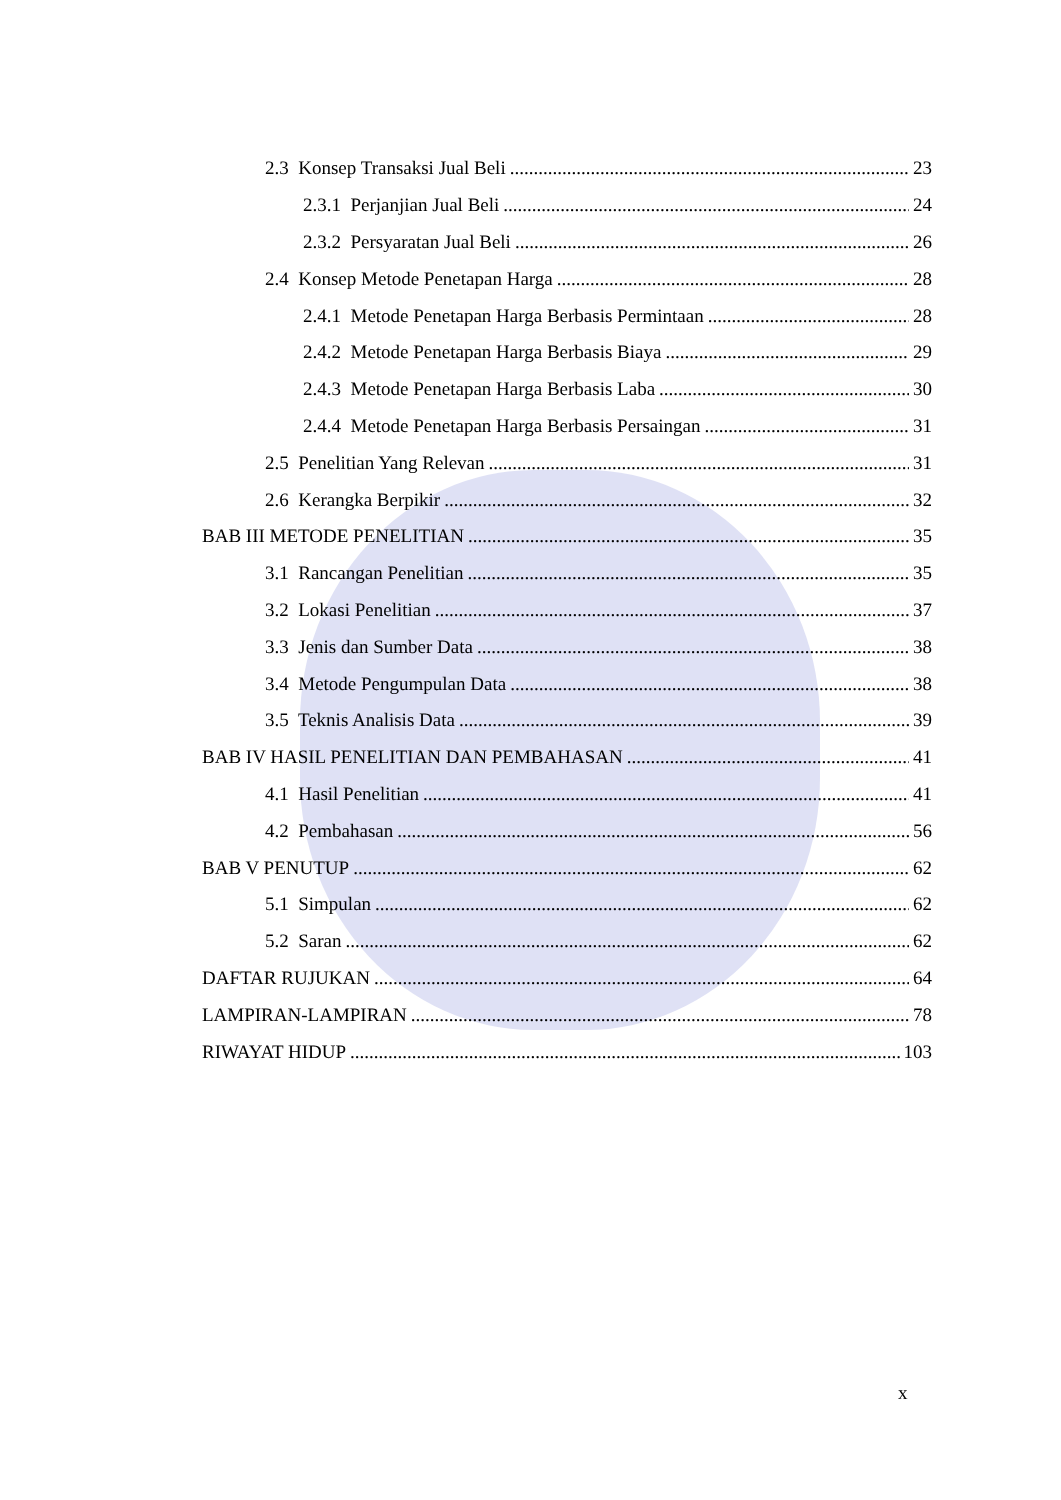2.3 Konsep Transaksi Jual Beli 23
2.3.1 Perjanjian Jual Beli 24
2.3.2 Persyaratan Jual Beli 26
2.4 Konsep Metode Penetapan Harga 28
2.4.1 Metode Penetapan Harga Berbasis Permintaan 28
2.4.2 Metode Penetapan Harga Berbasis Biaya 29
2.4.3 Metode Penetapan Harga Berbasis Laba 30
2.4.4 Metode Penetapan Harga Berbasis Persaingan 31
2.5 Penelitian Yang Relevan 31
2.6 Kerangka Berpikir 32
BAB III METODE PENELITIAN 35
3.1 Rancangan Penelitian 35
3.2 Lokasi Penelitian 37
3.3 Jenis dan Sumber Data 38
3.4 Metode Pengumpulan Data 38
3.5 Teknis Analisis Data 39
BAB IV HASIL PENELITIAN DAN PEMBAHASAN 41
4.1 Hasil Penelitian 41
4.2 Pembahasan 56
BAB V PENUTUP 62
5.1 Simpulan 62
5.2 Saran 62
DAFTAR RUJUKAN 64
LAMPIRAN-LAMPIRAN 78
RIWAYAT HIDUP 103
x